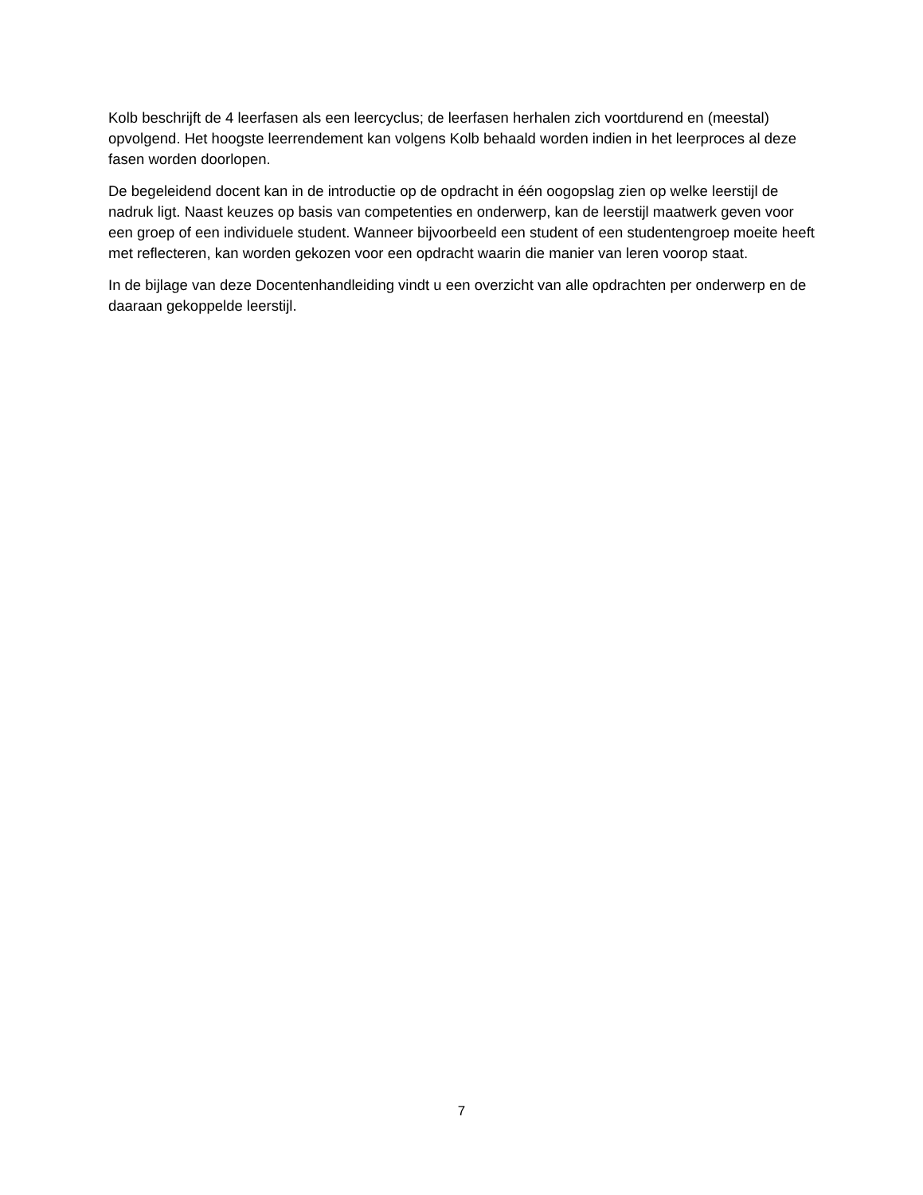Kolb beschrijft de 4 leerfasen als een leercyclus; de leerfasen herhalen zich voortdurend en (meestal) opvolgend. Het hoogste leerrendement kan volgens Kolb behaald worden indien in het leerproces al deze fasen worden doorlopen.
De begeleidend docent kan in de introductie op de opdracht in één oogopslag zien op welke leerstijl de nadruk ligt. Naast keuzes op basis van competenties en onderwerp, kan de leerstijl maatwerk geven voor een groep of een individuele student. Wanneer bijvoorbeeld een student of een studentengroep moeite heeft met reflecteren, kan worden gekozen voor een opdracht waarin die manier van leren voorop staat.
In de bijlage van deze Docentenhandleiding vindt u een overzicht van alle opdrachten per onderwerp en de daaraan gekoppelde leerstijl.
7